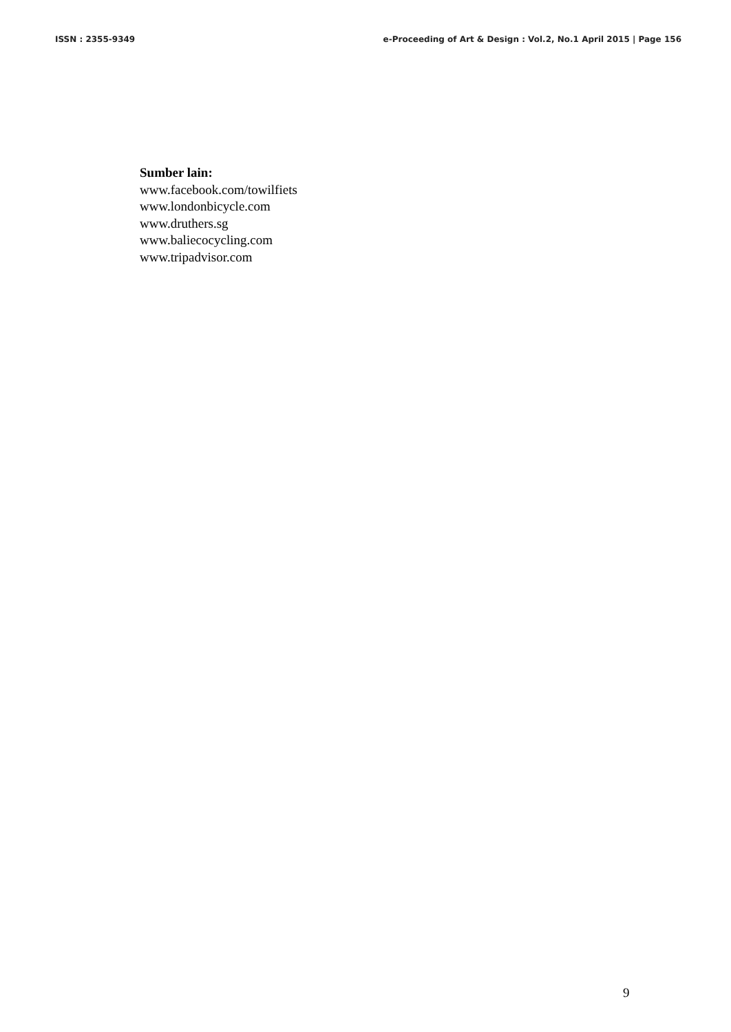ISSN : 2355-9349 e-Proceeding of Art & Design : Vol.2, No.1 April 2015 | Page 156
Sumber lain:
www.facebook.com/towilfiets
www.londonbicycle.com
www.druthers.sg
www.baliecocycling.com
www.tripadvisor.com
9